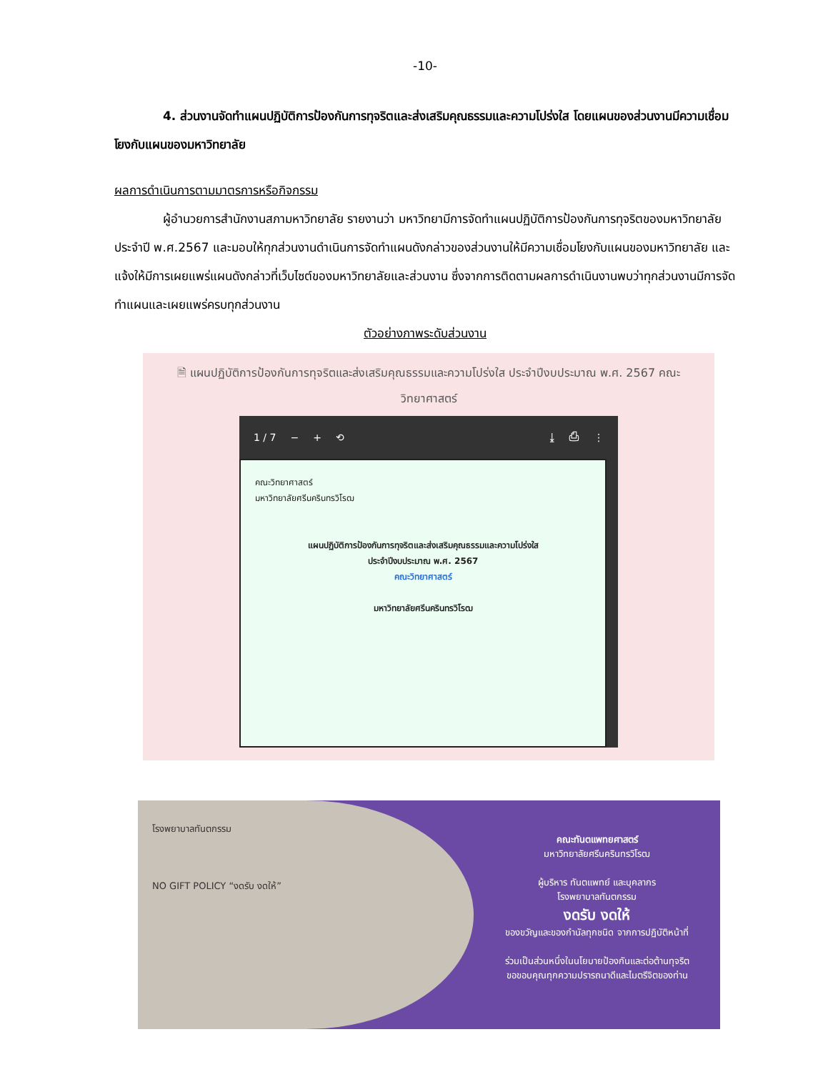-10-
4. ส่วนงานจัดทำแผนปฏิบัติการป้องกันการทุจริตและส่งเสริมคุณธรรมและความโปร่งใส โดยแผนของส่วนงานมีความเชื่อมโยงกับแผนของมหาวิทยาลัย
ผลการดำเนินการตามมาตรการหรือกิจกรรม
ผู้อำนวยการสำนักงานสภามหาวิทยาลัย รายงานว่า มหาวิทยามีการจัดทำแผนปฏิบัติการป้องกันการทุจริตของมหาวิทยาลัยประจำปี พ.ศ.2567 และมอบให้ทุกส่วนงานดำเนินการจัดทำแผนดังกล่าวของส่วนงานให้มีความเชื่อมโยงกับแผนของมหาวิทยาลัย และแจ้งให้มีการเผยแพร่แผนดังกล่าวที่เว็บไซต์ของมหาวิทยาลัยและส่วนงาน ซึ่งจากการติดตามผลการดำเนินงานพบว่าทุกส่วนงานมีการจัดทำแผนและเผยแพร่ครบทุกส่วนงาน
ตัวอย่างภาพระดับส่วนงาน
🗎 แผนปฏิบัติการป้องกันการทุจริตและส่งเสริมคุณธรรมและความโปร่งใส ประจำปีงบประมาณ พ.ศ. 2567 คณะวิทยาศาสตร์
1 / 7 − + ⟲ ⤓ ⎙ ⋮
คณะวิทยาศาสตร์
มหาวิทยาลัยศรีนครินทรวิโรฒ
แผนปฏิบัติการป้องกันการทุจริตและส่งเสริมคุณธรรมและความโปร่งใส
ประจำปีงบประมาณ พ.ศ. 2567
คณะวิทยาศาสตร์
มหาวิทยาลัยศรีนครินทรวิโรฒ
โรงพยาบาลทันตกรรม
NO GIFT POLICY “งดรับ งดให้”
คณะทันตแพทยศาสตร์
มหาวิทยาลัยศรีนครินทรวิโรฒ
ผู้บริหาร ทันตแพทย์ และบุคลากร
โรงพยาบาลทันตกรรม
งดรับ งดให้
ของขวัญและของกำนัลทุกชนิด จากการปฏิบัติหน้าที่
ร่วมเป็นส่วนหนึ่งในนโยบายป้องกันและต่อต้านทุจริต
ขอขอบคุณทุกความปรารถนาดีและไมตรีจิตของท่าน